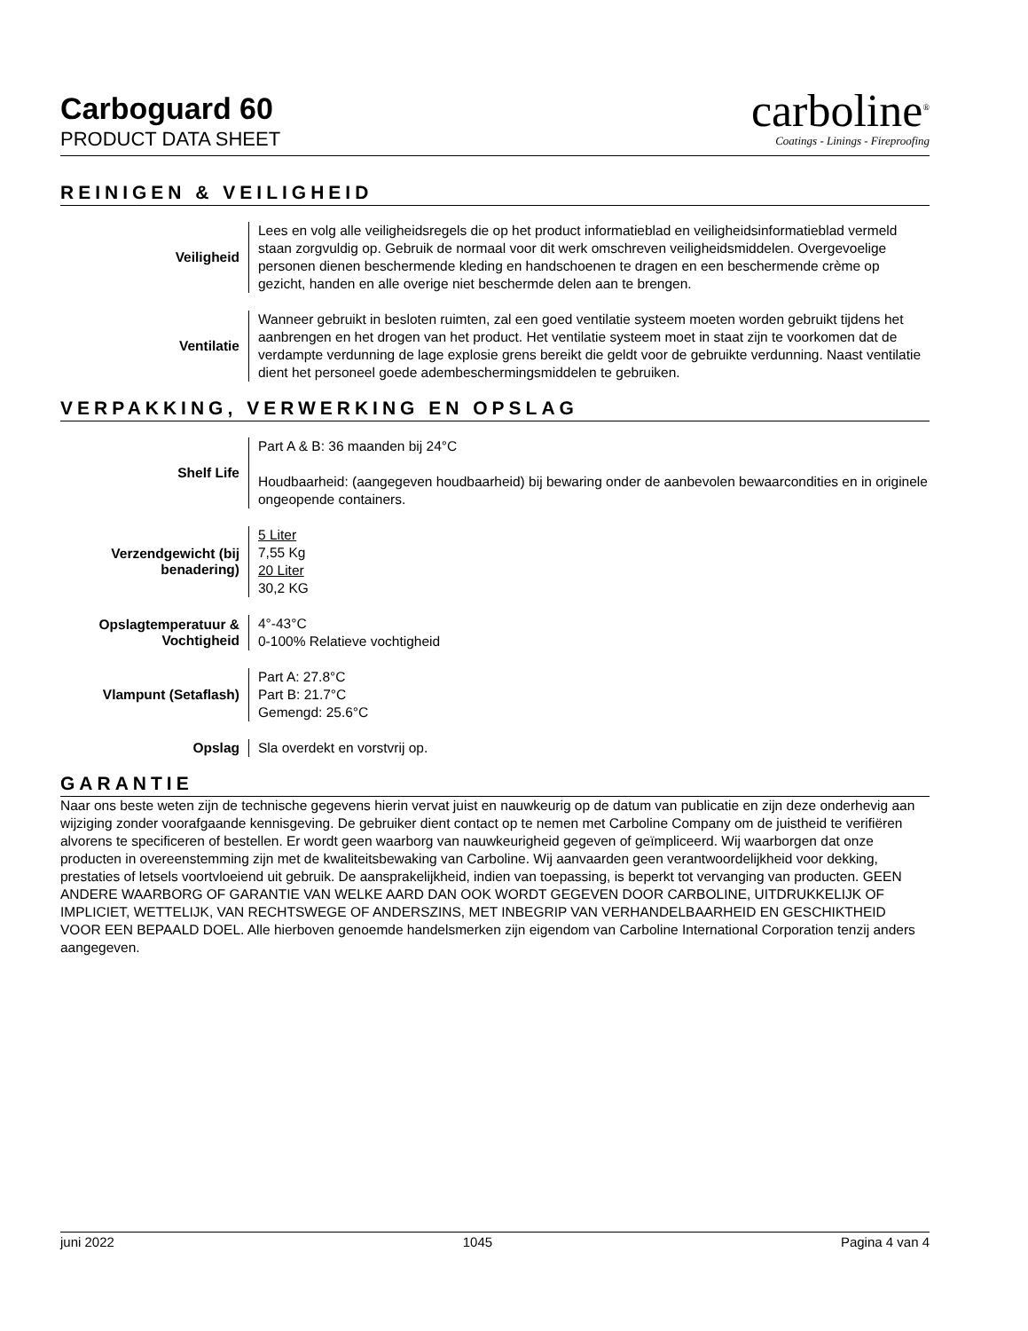Carboguard 60
PRODUCT DATA SHEET
carboline<sup>®</sup>
Coatings - Linings - Fireproofing
REINIGEN & VEILIGHEID
| Veiligheid | Lees en volg alle veiligheidsregels die op het product informatieblad en veiligheidsinformatieblad vermeld staan zorgvuldig op. Gebruik de normaal voor dit werk omschreven veiligheidsmiddelen. Overgevoelige personen dienen beschermende kleding en handschoenen te dragen en een beschermende crème op gezicht, handen en alle overige niet beschermde delen aan te brengen. |
| Ventilatie | Wanneer gebruikt in besloten ruimten, zal een goed ventilatie systeem moeten worden gebruikt tijdens het aanbrengen en het drogen van het product. Het ventilatie systeem moet in staat zijn te voorkomen dat de verdampte verdunning de lage explosie grens bereikt die geldt voor de gebruikte verdunning. Naast ventilatie dient het personeel goede adembeschermingsmiddelen te gebruiken. |
VERPAKKING, VERWERKING EN OPSLAG
| Shelf Life | Part A & B: 36 maanden bij 24°C Houdbaarheid: (aangegeven houdbaarheid) bij bewaring onder de aanbevolen bewaarcondities en in originele ongeopende containers. |
| Verzendgewicht (bij benadering) | 5 Liter 7,55 Kg 20 Liter 30,2 KG |
| Opslagtemperatuur & Vochtigheid | 4°-43°C 0-100% Relatieve vochtigheid |
| Vlampunt (Setaflash) | Part A: 27.8°C Part B: 21.7°C Gemengd: 25.6°C |
| Opslag | Sla overdekt en vorstvrij op. |
GARANTIE
Naar ons beste weten zijn de technische gegevens hierin vervat juist en nauwkeurig op de datum van publicatie en zijn deze onderhevig aan wijziging zonder voorafgaande kennisgeving. De gebruiker dient contact op te nemen met Carboline Company om de juistheid te verifiëren alvorens te specificeren of bestellen. Er wordt geen waarborg van nauwkeurigheid gegeven of geïmpliceerd. Wij waarborgen dat onze producten in overeenstemming zijn met de kwaliteitsbewaking van Carboline. Wij aanvaarden geen verantwoordelijkheid voor dekking, prestaties of letsels voortvloeiend uit gebruik. De aansprakelijkheid, indien van toepassing, is beperkt tot vervanging van producten. GEEN ANDERE WAARBORG OF GARANTIE VAN WELKE AARD DAN OOK WORDT GEGEVEN DOOR CARBOLINE, UITDRUKKELIJK OF IMPLICIET, WETTELIJK, VAN RECHTSWEGE OF ANDERSZINS, MET INBEGRIP VAN VERHANDELBAARHEID EN GESCHIKTHEID VOOR EEN BEPAALD DOEL. Alle hierboven genoemde handelsmerken zijn eigendom van Carboline International Corporation tenzij anders aangegeven.
juni 2022 1045 Pagina 4 van 4